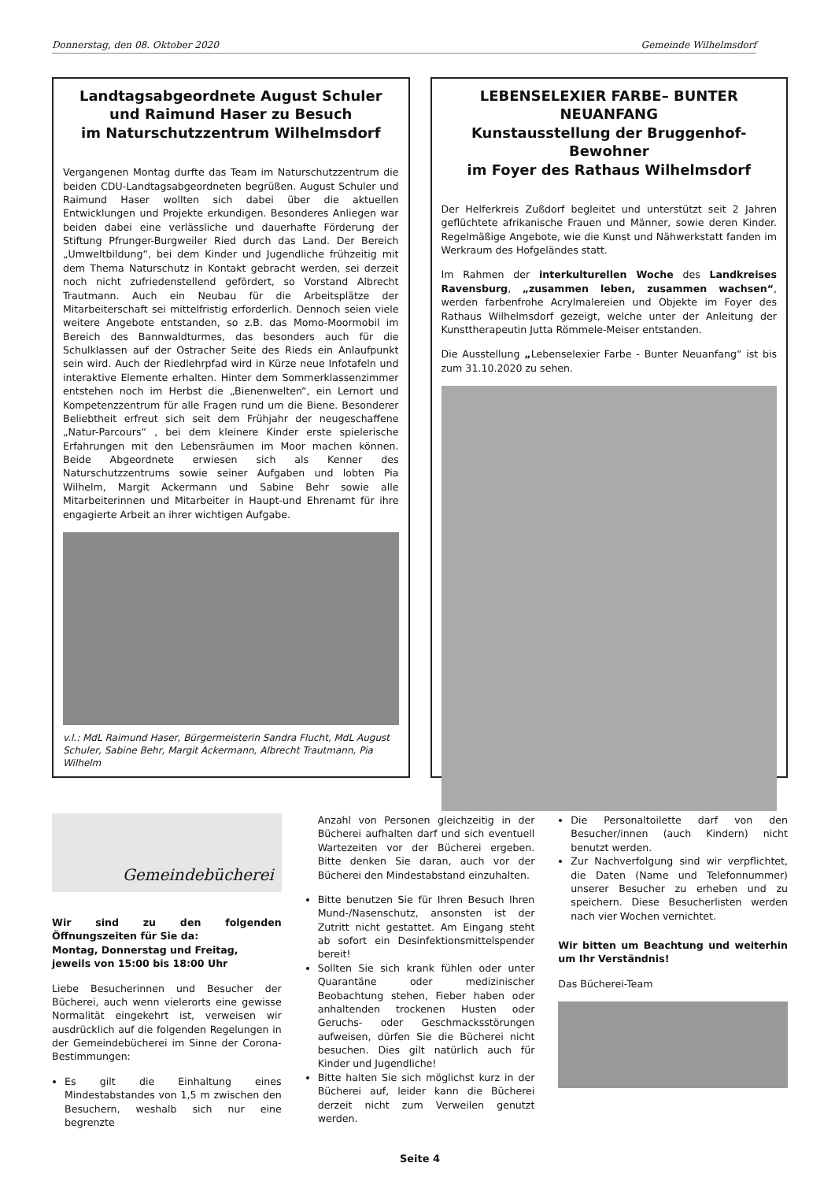Donnerstag, den 08. Oktober 2020 Gemeinde Wilhelmsdorf
Landtagsabgeordnete August Schuler
und Raimund Haser zu Besuch
im Naturschutzzentrum Wilhelmsdorf
Vergangenen Montag durfte das Team im Naturschutzzentrum die beiden CDU-Landtagsabgeordneten begrüßen. August Schuler und Raimund Haser wollten sich dabei über die aktuellen Entwicklungen und Projekte erkundigen. Besonderes Anliegen war beiden dabei eine verlässliche und dauerhafte Förderung der Stiftung Pfrunger-Burgweiler Ried durch das Land. Der Bereich „Umweltbildung“, bei dem Kinder und Jugendliche frühzeitig mit dem Thema Naturschutz in Kontakt gebracht werden, sei derzeit noch nicht zufriedenstellend gefördert, so Vorstand Albrecht Trautmann. Auch ein Neubau für die Arbeitsplätze der Mitarbeiterschaft sei mittelfristig erforderlich. Dennoch seien viele weitere Angebote entstanden, so z.B. das Momo-Moormobil im Bereich des Bannwaldturmes, das besonders auch für die Schulklassen auf der Ostracher Seite des Rieds ein Anlaufpunkt sein wird. Auch der Riedlehrpfad wird in Kürze neue Infotafeln und interaktive Elemente erhalten. Hinter dem Sommerklassenzimmer entstehen noch im Herbst die „Bienenwelten“, ein Lernort und Kompetenzzentrum für alle Fragen rund um die Biene. Besonderer Beliebtheit erfreut sich seit dem Frühjahr der neugeschaffene „Natur-Parcours“ , bei dem kleinere Kinder erste spielerische Erfahrungen mit den Lebensräumen im Moor machen können. Beide Abgeordnete erwiesen sich als Kenner des Naturschutzzentrums sowie seiner Aufgaben und lobten Pia Wilhelm, Margit Ackermann und Sabine Behr sowie alle Mitarbeiterinnen und Mitarbeiter in Haupt-und Ehrenamt für ihre engagierte Arbeit an ihrer wichtigen Aufgabe.
v.l.: MdL Raimund Haser, Bürgermeisterin Sandra Flucht, MdL August Schuler, Sabine Behr, Margit Ackermann, Albrecht Trautmann, Pia Wilhelm
LEBENSELEXIER FARBE– BUNTER NEUANFANG
Kunstausstellung der Bruggenhof-Bewohner
im Foyer des Rathaus Wilhelmsdorf
Der Helferkreis Zußdorf begleitet und unterstützt seit 2 Jahren geflüchtete afrikanische Frauen und Männer, sowie deren Kinder. Regelmäßige Angebote, wie die Kunst und Nähwerkstatt fanden im Werkraum des Hofgeländes statt.
Im Rahmen der interkulturellen Woche des Landkreises Ravensburg, „zusammen leben, zusammen wachsen“, werden farbenfrohe Acrylmalereien und Objekte im Foyer des Rathaus Wilhelmsdorf gezeigt, welche unter der Anleitung der Kunsttherapeutin Jutta Römmele-Meiser entstanden.
Die Ausstellung „Lebenselexier Farbe - Bunter Neuanfang“ ist bis zum 31.10.2020 zu sehen.
Gemeindebücherei
Wir sind zu den folgenden Öffnungszeiten für Sie da:
Montag, Donnerstag und Freitag,
jeweils von 15:00 bis 18:00 Uhr
Liebe Besucherinnen und Besucher der Bücherei, auch wenn vielerorts eine gewisse Normalität eingekehrt ist, verweisen wir ausdrücklich auf die folgenden Regelungen in der Gemeindebücherei im Sinne der Corona-Bestimmungen:
Es gilt die Einhaltung eines Mindestabstandes von 1,5 m zwischen den Besuchern, weshalb sich nur eine begrenzte
Anzahl von Personen gleichzeitig in der Bücherei aufhalten darf und sich eventuell Wartezeiten vor der Bücherei ergeben. Bitte denken Sie daran, auch vor der Bücherei den Mindestabstand einzuhalten.
Bitte benutzen Sie für Ihren Besuch Ihren Mund-/Nasenschutz, ansonsten ist der Zutritt nicht gestattet. Am Eingang steht ab sofort ein Desinfektionsmittelspender bereit!
Sollten Sie sich krank fühlen oder unter Quarantäne oder medizinischer Beobachtung stehen, Fieber haben oder anhaltenden trockenen Husten oder Geruchs- oder Geschmacksstörungen aufweisen, dürfen Sie die Bücherei nicht besuchen. Dies gilt natürlich auch für Kinder und Jugendliche!
Bitte halten Sie sich möglichst kurz in der Bücherei auf, leider kann die Bücherei derzeit nicht zum Verweilen genutzt werden.
Die Personaltoilette darf von den Besucher/innen (auch Kindern) nicht benutzt werden.
Zur Nachverfolgung sind wir verpflichtet, die Daten (Name und Telefonnummer) unserer Besucher zu erheben und zu speichern. Diese Besucherlisten werden nach vier Wochen vernichtet.
Wir bitten um Beachtung und weiterhin um Ihr Verständnis!
Das Bücherei-Team
Seite 4